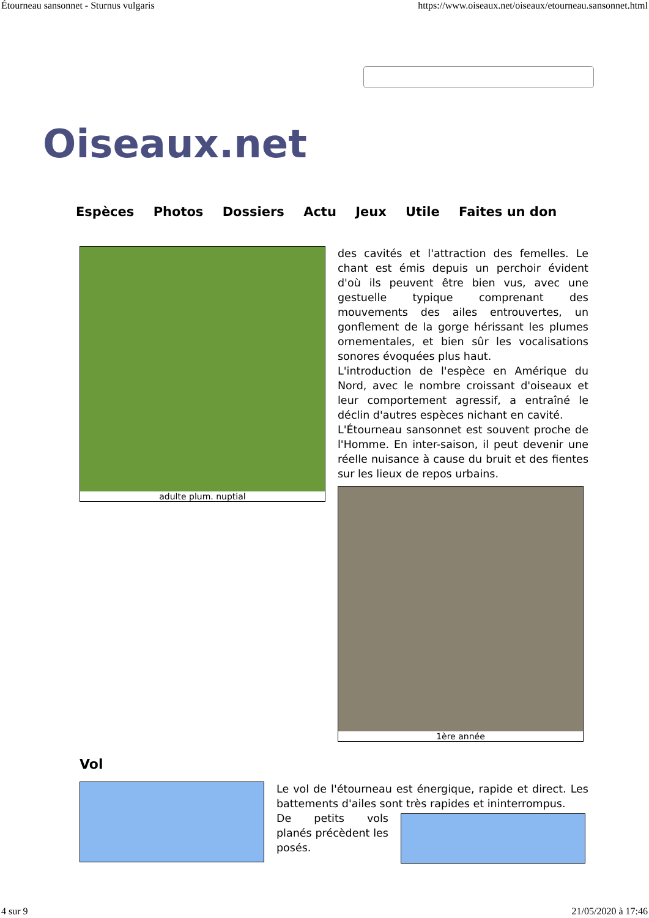Étourneau sansonnet - Sturnus vulgaris https://www.oiseaux.net/oiseaux/etourneau.sansonnet.html
Oiseaux.net
Espèces Photos Dossiers Actu Jeux Utile Faites un don
adulte plum. nuptial
des cavités et l'attraction des femelles. Le chant est émis depuis un perchoir évident d'où ils peuvent être bien vus, avec une gestuelle typique comprenant des mouvements des ailes entrouvertes, un gonflement de la gorge hérissant les plumes ornementales, et bien sûr les vocalisations sonores évoquées plus haut.
L'introduction de l'espèce en Amérique du Nord, avec le nombre croissant d'oiseaux et leur comportement agressif, a entraîné le déclin d'autres espèces nichant en cavité.
L'Étourneau sansonnet est souvent proche de l'Homme. En inter-saison, il peut devenir une réelle nuisance à cause du bruit et des fientes sur les lieux de repos urbains.
1ère année
Vol
Le vol de l'étourneau est énergique, rapide et direct. Les battements d'ailes sont très rapides et ininterrompus.
De petits vols planés précèdent les posés.
4 sur 9 21/05/2020 à 17:46